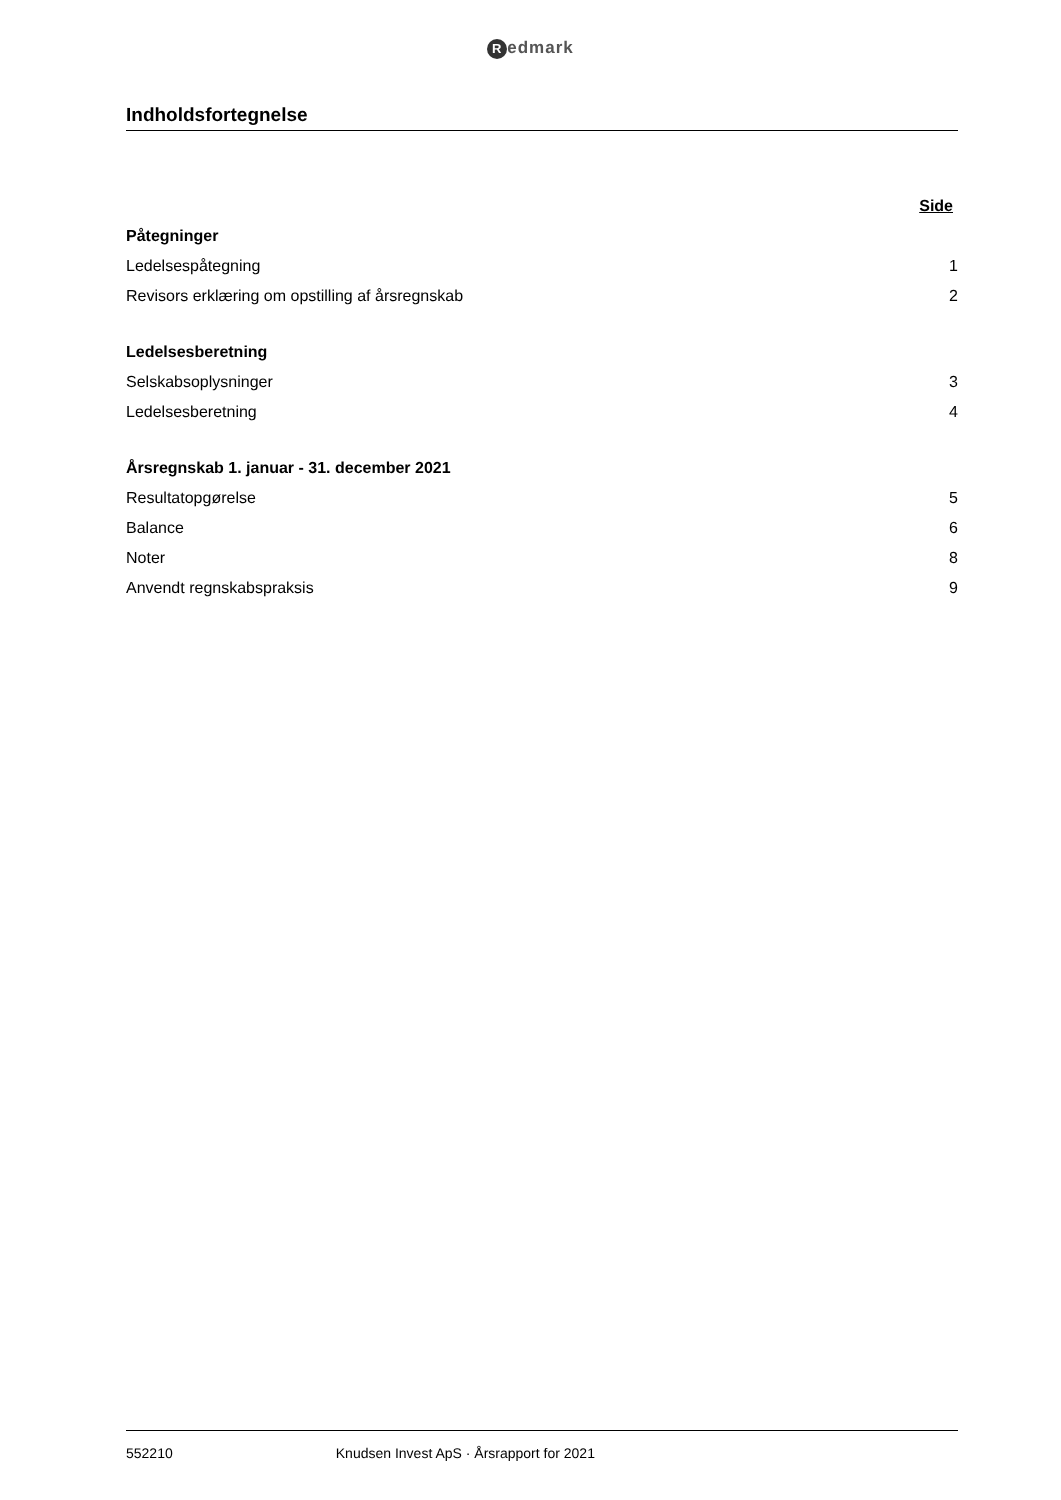Redmark
Indholdsfortegnelse
| | Side |
| Påtegninger | |
| Ledelsespåtegning | 1 |
| Revisors erklæring om opstilling af årsregnskab | 2 |
| Ledelsesberetning | |
| Selskabsoplysninger | 3 |
| Ledelsesberetning | 4 |
| Årsregnskab 1. januar - 31. december 2021 | |
| Resultatopgørelse | 5 |
| Balance | 6 |
| Noter | 8 |
| Anvendt regnskabspraksis | 9 |
552210 Knudsen Invest ApS · Årsrapport for 2021